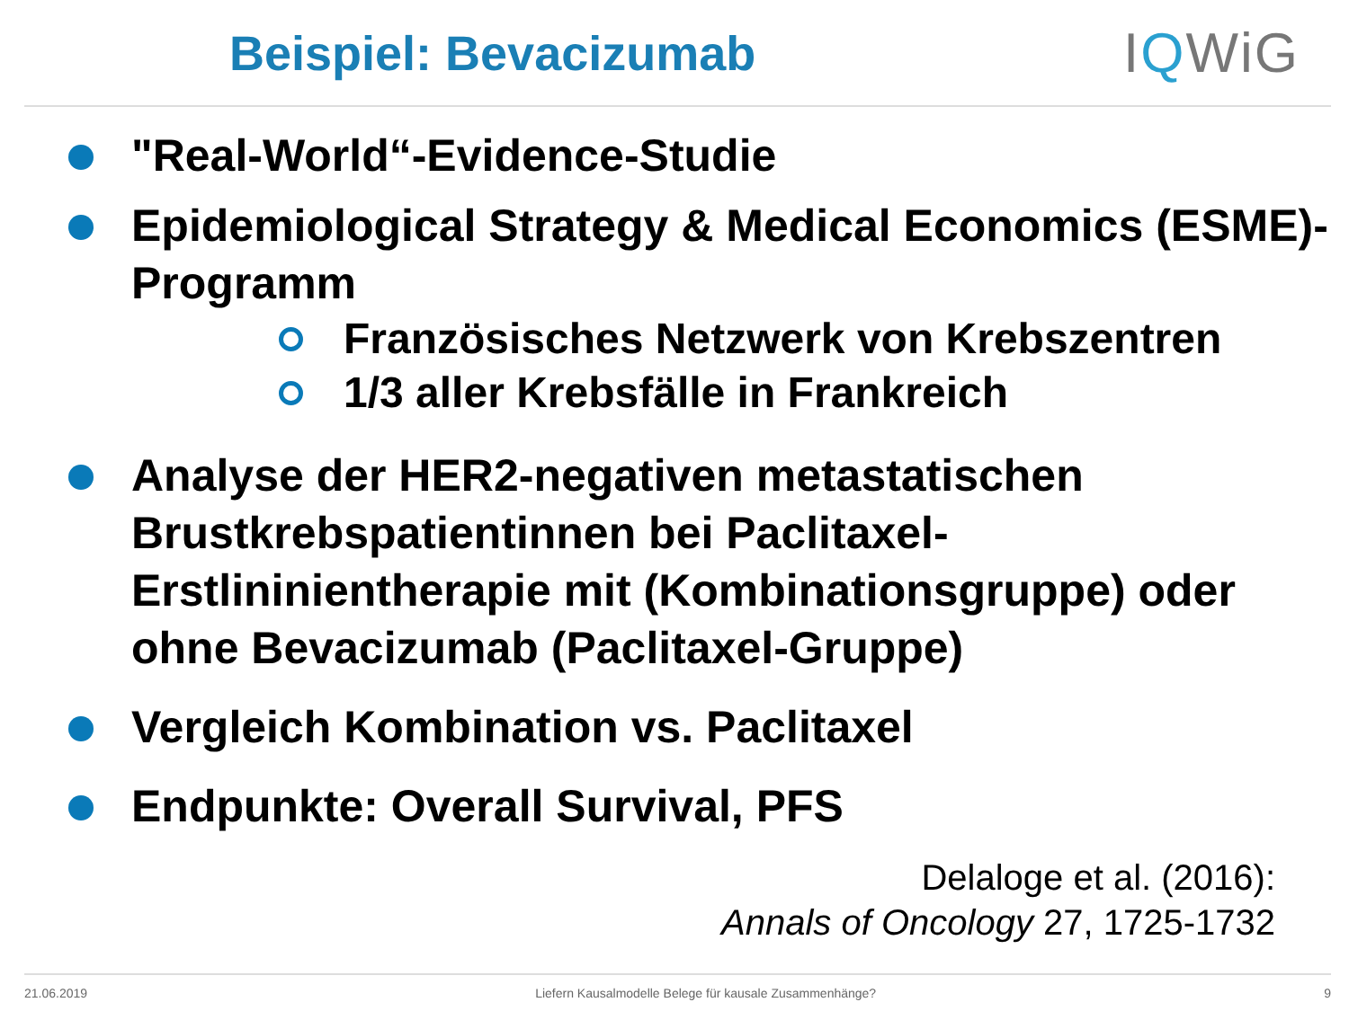Beispiel: Bevacizumab IQWiG
"Real-World“-Evidence-Studie
Epidemiological Strategy & Medical Economics (ESME)-Programm
Französisches Netzwerk von Krebszentren
1/3 aller Krebsfälle in Frankreich
Analyse der HER2-negativen metastatischen Brustkrebspatientinnen bei Paclitaxel-Erstlininientherapie mit (Kombinationsgruppe) oder ohne Bevacizumab (Paclitaxel-Gruppe)
Vergleich Kombination vs. Paclitaxel
Endpunkte: Overall Survival, PFS
Delaloge et al. (2016):
Annals of Oncology 27, 1725-1732
21.06.2019 Liefern Kausalmodelle Belege für kausale Zusammenhänge? 9